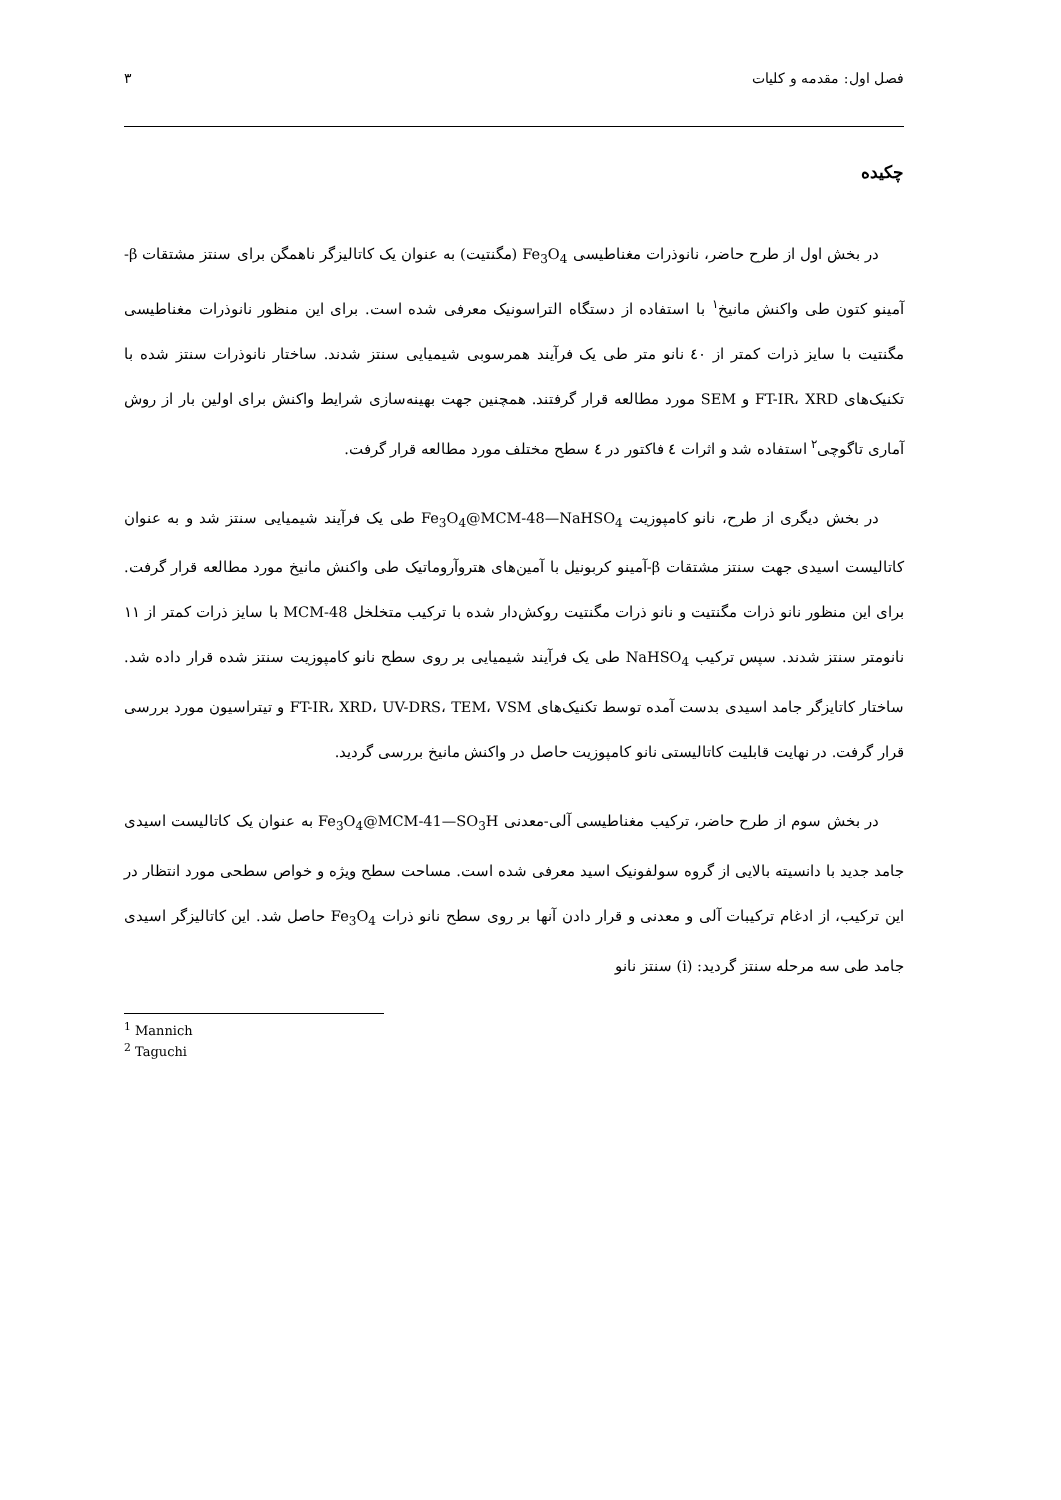فصل اول: مقدمه و کلیات ۳
چکیده
در بخش اول از طرح حاضر، نانوذرات مغناطیسی Fe<sub>3</sub>O<sub>4</sub> (مگنتیت) به عنوان یک کاتالیزگر ناهمگن برای سنتز مشتقات β-آمینو کتون طی واکنش مانیخ<sup>۱</sup> با استفاده از دستگاه التراسونیک معرفی شده است. برای این منظور نانوذرات مغناطیسی مگنتیت با سایز ذرات کمتر از ٤٠ نانو متر طی یک فرآیند همرسوبی شیمیایی سنتز شدند. ساختار نانوذرات سنتز شده با تکنیک‌های FT-IR، XRD و SEM مورد مطالعه قرار گرفتند. همچنین جهت بهینه‌سازی شرایط واکنش برای اولین بار از روش آماری تاگوچی<sup>۲</sup> استفاده شد و اثرات ٤ فاکتور در ٤ سطح مختلف مورد مطالعه قرار گرفت.
در بخش دیگری از طرح، نانو کامپوزیت Fe<sub>3</sub>O<sub>4</sub>@MCM-48—NaHSO<sub>4</sub> طی یک فرآیند شیمیایی سنتز شد و به عنوان کاتالیست اسیدی جهت سنتز مشتقات β-آمینو کربونیل با آمین‌های هتروآروماتیک طی واکنش مانیخ مورد مطالعه قرار گرفت. برای این منظور نانو ذرات مگنتیت و نانو ذرات مگنتیت روکش‌دار شده با ترکیب متخلخل MCM-48 با سایز ذرات کمتر از ۱۱ نانومتر سنتز شدند. سپس ترکیب NaHSO<sub>4</sub> طی یک فرآیند شیمیایی بر روی سطح نانو کامپوزیت سنتز شده قرار داده شد. ساختار کاتایزگر جامد اسیدی بدست آمده توسط تکنیک‌های FT-IR، XRD، UV-DRS، TEM، VSM و تیتراسیون مورد بررسی قرار گرفت. در نهایت قابلیت کاتالیستی نانو کامپوزیت حاصل در واکنش مانیخ بررسی گردید.
در بخش سوم از طرح حاضر، ترکیب مغناطیسی آلی-معدنی Fe<sub>3</sub>O<sub>4</sub>@MCM-41—SO<sub>3</sub>H به عنوان یک کاتالیست اسیدی جامد جدید با دانسیته بالایی از گروه سولفونیک اسید معرفی شده است. مساحت سطح ویژه و خواص سطحی مورد انتظار در این ترکیب، از ادغام ترکیبات آلی و معدنی و قرار دادن آنها بر روی سطح نانو ذرات Fe<sub>3</sub>O<sub>4</sub> حاصل شد. این کاتالیزگر اسیدی جامد طی سه مرحله سنتز گردید: (i) سنتز نانو
<sup>1</sup> Mannich
<sup>2</sup> Taguchi